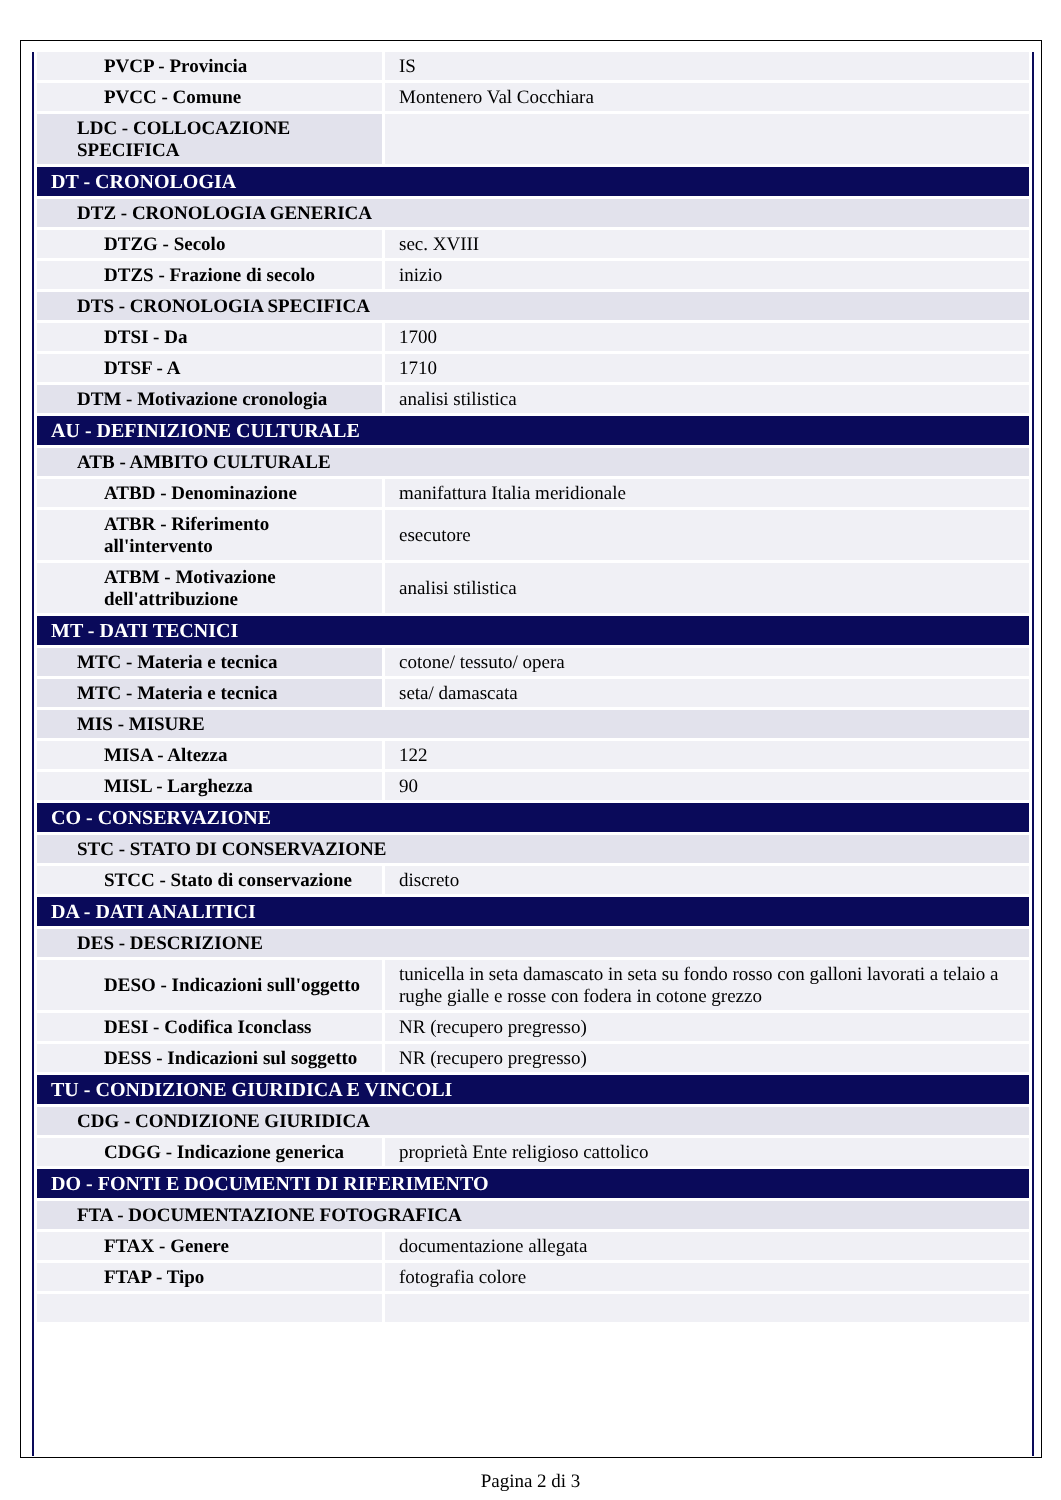| PVCP - Provincia | IS |
| PVCC - Comune | Montenero Val Cocchiara |
| LDC - COLLOCAZIONE SPECIFICA | |
| DT - CRONOLOGIA | |
| DTZ - CRONOLOGIA GENERICA | |
| DTZG - Secolo | sec. XVIII |
| DTZS - Frazione di secolo | inizio |
| DTS - CRONOLOGIA SPECIFICA | |
| DTSI - Da | 1700 |
| DTSF - A | 1710 |
| DTM - Motivazione cronologia | analisi stilistica |
| AU - DEFINIZIONE CULTURALE | |
| ATB - AMBITO CULTURALE | |
| ATBD - Denominazione | manifattura Italia meridionale |
| ATBR - Riferimento all'intervento | esecutore |
| ATBM - Motivazione dell'attribuzione | analisi stilistica |
| MT - DATI TECNICI | |
| MTC - Materia e tecnica | cotone/ tessuto/ opera |
| MTC - Materia e tecnica | seta/ damascata |
| MIS - MISURE | |
| MISA - Altezza | 122 |
| MISL - Larghezza | 90 |
| CO - CONSERVAZIONE | |
| STC - STATO DI CONSERVAZIONE | |
| STCC - Stato di conservazione | discreto |
| DA - DATI ANALITICI | |
| DES - DESCRIZIONE | |
| DESO - Indicazioni sull'oggetto | tunicella in seta damascato in seta su fondo rosso con galloni lavorati a telaio a rughe gialle e rosse con fodera in cotone grezzo |
| DESI - Codifica Iconclass | NR (recupero pregresso) |
| DESS - Indicazioni sul soggetto | NR (recupero pregresso) |
| TU - CONDIZIONE GIURIDICA E VINCOLI | |
| CDG - CONDIZIONE GIURIDICA | |
| CDGG - Indicazione generica | proprietà Ente religioso cattolico |
| DO - FONTI E DOCUMENTI DI RIFERIMENTO | |
| FTA - DOCUMENTAZIONE FOTOGRAFICA | |
| FTAX - Genere | documentazione allegata |
| FTAP - Tipo | fotografia colore |
Pagina 2 di 3